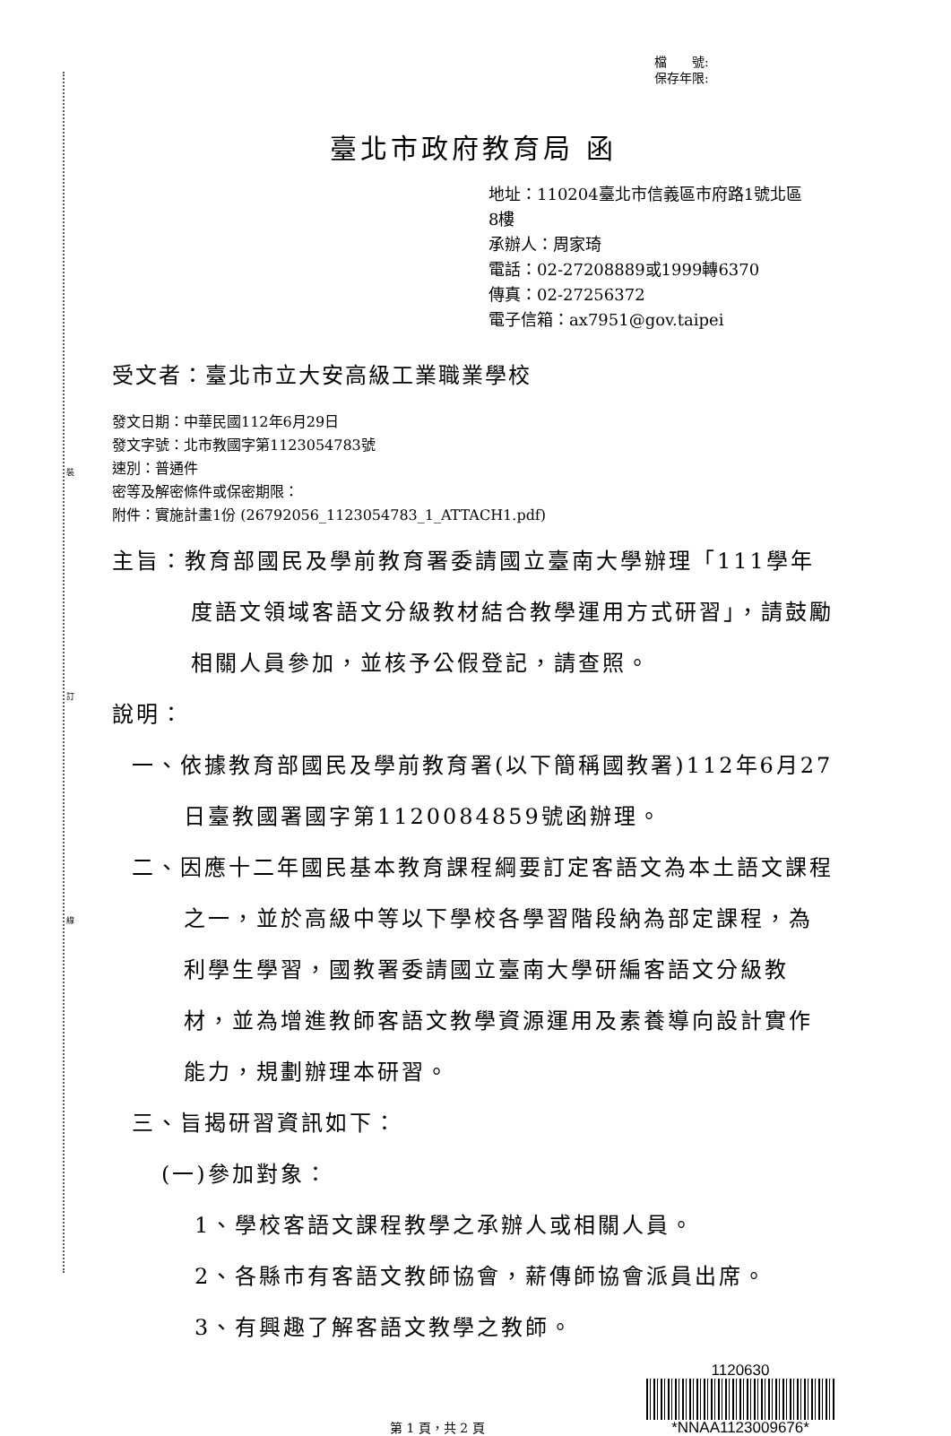裝
訂
線
檔　　號:
保存年限:
臺北市政府教育局 函
地址：110204臺北市信義區市府路1號北區
8樓
承辦人：周家琦
電話：02-27208889或1999轉6370
傳真：02-27256372
電子信箱：ax7951@gov.taipei
受文者：臺北市立大安高級工業職業學校
發文日期：中華民國112年6月29日
發文字號：北市教國字第1123054783號
速別：普通件
密等及解密條件或保密期限：
附件：實施計畫1份 (26792056_1123054783_1_ATTACH1.pdf)
主旨：教育部國民及學前教育署委請國立臺南大學辦理「111學年度語文領域客語文分級教材結合教學運用方式研習」，請鼓勵相關人員參加，並核予公假登記，請查照。
說明：
一、依據教育部國民及學前教育署(以下簡稱國教署)112年6月27日臺教國署國字第1120084859號函辦理。
二、因應十二年國民基本教育課程綱要訂定客語文為本土語文課程之一，並於高級中等以下學校各學習階段納為部定課程，為利學生學習，國教署委請國立臺南大學研編客語文分級教材，並為增進教師客語文教學資源運用及素養導向設計實作能力，規劃辦理本研習。
三、旨揭研習資訊如下：
(一)參加對象：
1、學校客語文課程教學之承辦人或相關人員。
2、各縣市有客語文教師協會，薪傳師協會派員出席。
3、有興趣了解客語文教學之教師。
第 1 頁，共 2 頁
1120630
*NNAA1123009676*